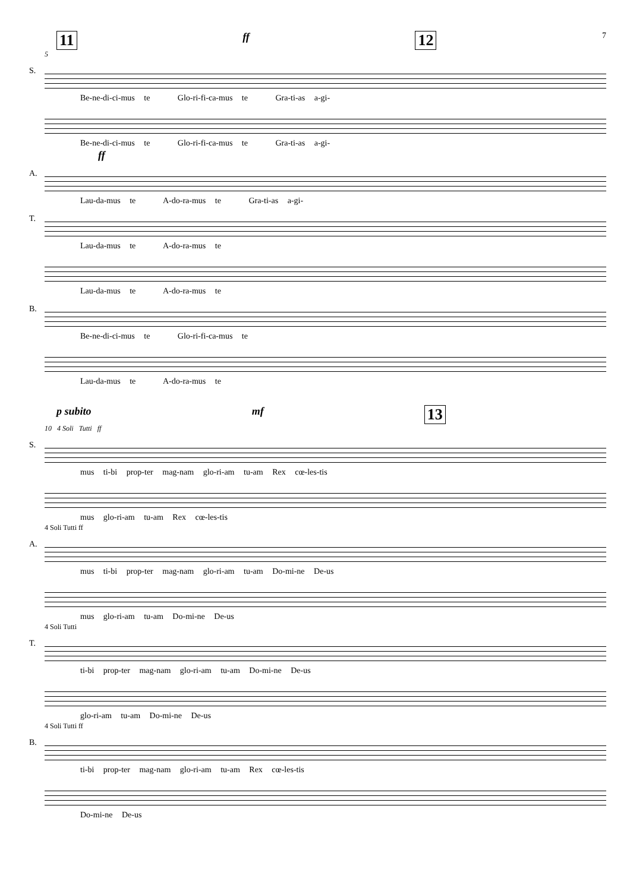11 ff 12 7
5
S.
Be-ne-di-ci-mus te Glo-ri-fi-ca-mus te Gra-ti-as a-gi-
Be-ne-di-ci-mus te Glo-ri-fi-ca-mus te Gra-ti-as a-gi-
ff
A.
Lau-da-mus te A-do-ra-mus te Gra-ti-as a-gi-
T.
Lau-da-mus te A-do-ra-mus te
Lau-da-mus te A-do-ra-mus te
B.
Be-ne-di-ci-mus te Glo-ri-fi-ca-mus te
Lau-da-mus te A-do-ra-mus te
p subito mf 13
10 4 Soli Tutti ff
S.
mus ti-bi prop-ter mag-nam glo-ri-am tu-am Rex cœ-les-tis
mus glo-ri-am tu-am Rex cœ-les-tis
4 Soli Tutti ff
A.
mus ti-bi prop-ter mag-nam glo-ri-am tu-am Do-mi-ne De-us
mus glo-ri-am tu-am Do-mi-ne De-us
4 Soli Tutti
T.
ti-bi prop-ter mag-nam glo-ri-am tu-am Do-mi-ne De-us
glo-ri-am tu-am Do-mi-ne De-us
4 Soli Tutti ff
B.
ti-bi prop-ter mag-nam glo-ri-am tu-am Rex cœ-les-tis
Do-mi-ne De-us